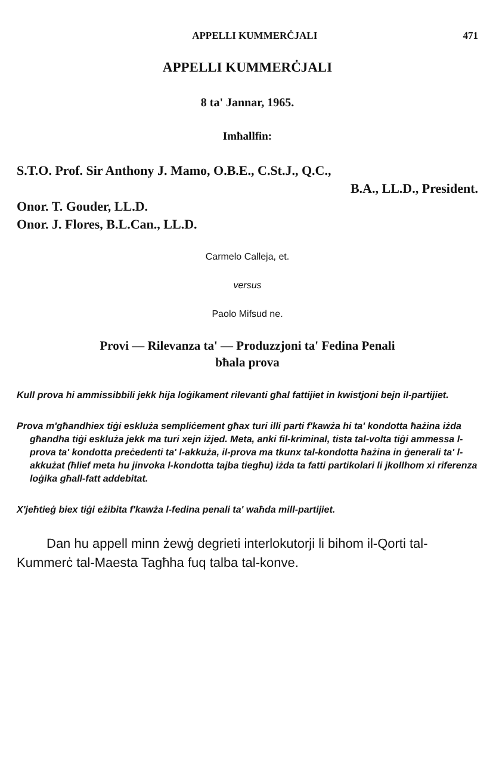APPELLI KUMMERĊJALI 471
APPELLI KUMMERĊJALI
8 ta' Jannar, 1965.
Imħallfin:
S.T.O. Prof. Sir Anthony J. Mamo, O.B.E., C.St.J., Q.C.,
B.A., LL.D., President.
Onor. T. Gouder, LL.D.
Onor. J. Flores, B.L.Can., LL.D.
Carmelo Calleja, et.
versus
Paolo Mifsud ne.
Provi — Rilevanza ta' — Produzzjoni ta' Fedina Penali
bħala prova
Kull prova hi ammissibbili jekk hija loġikament rilevanti għal fattijiet in kwistjoni bejn il-partijiet.
Prova m'għandhiex tiġi eskluża sempliċement għax turi illi parti f'kawża hi ta' kondotta ħażina iżda għandha tiġi eskluża jekk ma turi xejn iżjed. Meta, anki fil-kriminal, tista tal-volta tiġi ammessa l-prova ta' kondotta preċedenti ta' l-akkuża, il-prova ma tkunx tal-kondotta ħażina in ġenerali ta' l-akkużat (ħlief meta hu jinvoka l-kondotta tajba tiegħu) iżda ta fatti partikolari li jkollhom xi riferenza loġika għall-fatt addebitat.
X'jeħtieġ biex tiġi eżibita f'kawża l-fedina penali ta' waħda mill-partijiet.
Dan hu appell minn żewġ degrieti interlokutorji li bihom il-Qorti tal-Kummerċ tal-Maesta Tagħha fuq talba tal-konve.